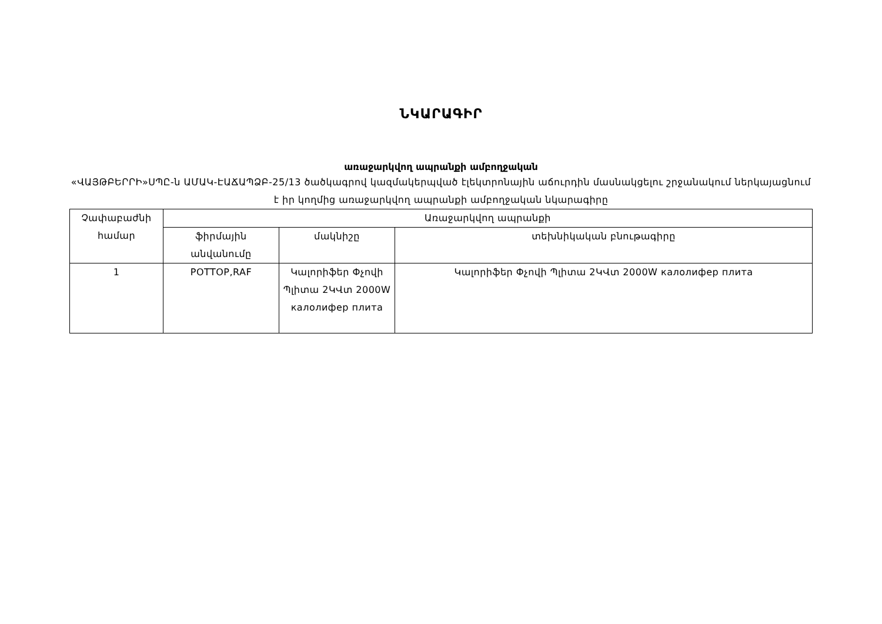ՆԿԱՐԱԳԻՐ
առաջարկվող ապրանքի ամբողջական
«ՎԱՅԹԲԵՐՐԻ»ՍՊԸ-ն ԱՄԱԿ-ԷԱՃԱՊՁԲ-25/13 ծածկագրով կազմակերպված էլեկտրոնային աճուրդին մասնակցելու շրջանակում ներկայացնում է իր կողմից առաջարկվող ապրանքի ամբողջական նկարագիրը
| Չափաբաժնի համար | Առաջարկվող ապրանքի | | |
| --- | --- | --- | --- |
| | ֆիրմային անվանումը | մակնիշը | տեխնիկական բնութագիրը |
| 1 | POTTOP,RAF | Կալորիֆեր Փչովի Պլիտա 2ԿՎտ 2000W калолифер плита | Կալորիֆեր Փչովի Պլիտա 2ԿՎտ 2000W калолифер плита |